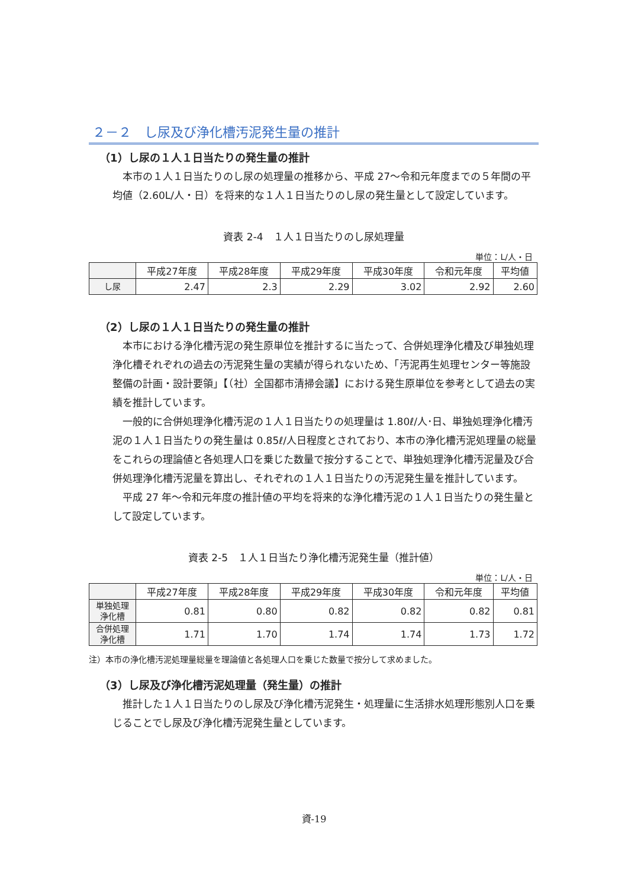２－２　し尿及び浄化槽汚泥発生量の推計
（1）し尿の１人１日当たりの発生量の推計
本市の１人１日当たりのし尿の処理量の推移から、平成 27～令和元年度までの５年間の平均値（2.60L/人・日）を将来的な１人１日当たりのし尿の発生量として設定しています。
資表 2-4　１人１日当たりのし尿処理量
単位：L/人・日
| | 平成27年度 | 平成28年度 | 平成29年度 | 平成30年度 | 令和元年度 | 平均値 |
| し尿 | 2.47 | 2.3 | 2.29 | 3.02 | 2.92 | 2.60 |
（2）し尿の１人１日当たりの発生量の推計
本市における浄化槽汚泥の発生原単位を推計するに当たって、合併処理浄化槽及び単独処理浄化槽それぞれの過去の汚泥発生量の実績が得られないため、「汚泥再生処理センター等施設整備の計画・設計要領」【（社）全国都市清掃会議】における発生原単位を参考として過去の実績を推計しています。
一般的に合併処理浄化槽汚泥の１人１日当たりの処理量は 1.80ℓ/人･日、単独処理浄化槽汚泥の１人１日当たりの発生量は 0.85ℓ/人日程度とされており、本市の浄化槽汚泥処理量の総量をこれらの理論値と各処理人口を乗じた数量で按分することで、単独処理浄化槽汚泥量及び合併処理浄化槽汚泥量を算出し、それぞれの１人１日当たりの汚泥発生量を推計しています。
平成 27 年～令和元年度の推計値の平均を将来的な浄化槽汚泥の１人１日当たりの発生量として設定しています。
資表 2-5　１人１日当たり浄化槽汚泥発生量（推計値）
単位：L/人・日
| | 平成27年度 | 平成28年度 | 平成29年度 | 平成30年度 | 令和元年度 | 平均値 |
| 単独処理 浄化槽 | 0.81 | 0.80 | 0.82 | 0.82 | 0.82 | 0.81 |
| 合併処理 浄化槽 | 1.71 | 1.70 | 1.74 | 1.74 | 1.73 | 1.72 |
注）本市の浄化槽汚泥処理量総量を理論値と各処理人口を乗じた数量で按分して求めました。
（3）し尿及び浄化槽汚泥処理量（発生量）の推計
推計した１人１日当たりのし尿及び浄化槽汚泥発生・処理量に生活排水処理形態別人口を乗じることでし尿及び浄化槽汚泥発生量としています。
資-19